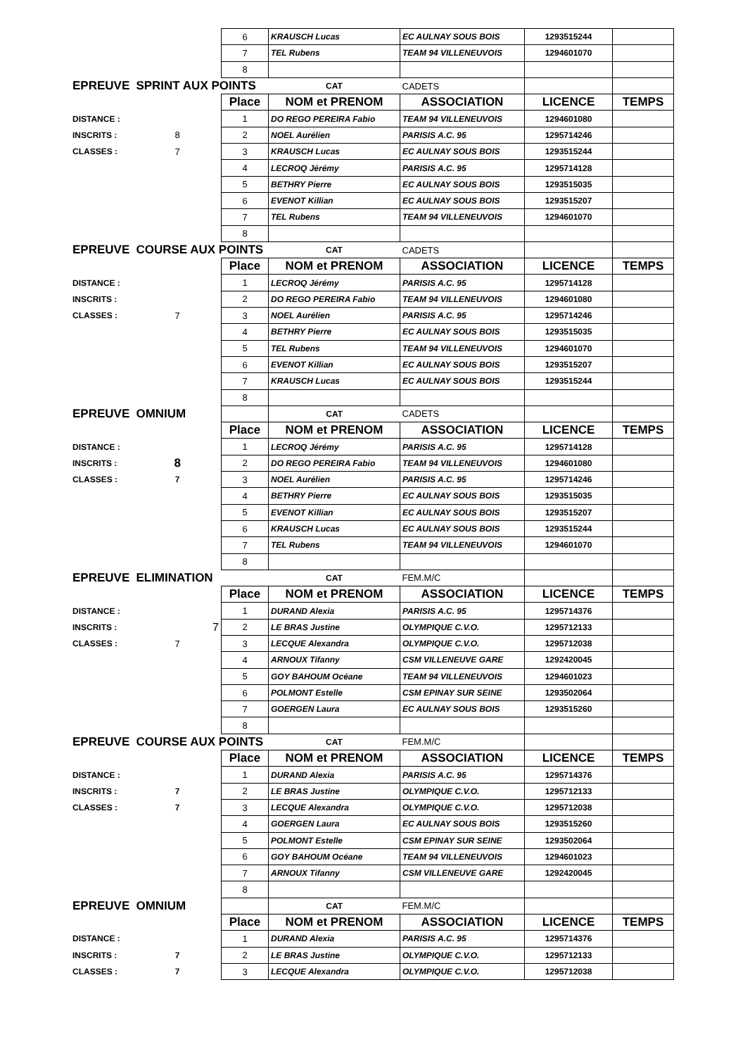| | | 6 | KRAUSCH Lucas | EC AULNAY SOUS BOIS | 1293515244 | |
| | | 7 | TEL Rubens | TEAM 94 VILLENEUVOIS | 1294601070 | |
| | | 8 | | | | |
| EPREUVE | SPRINT AUX POINTS | | CAT | CADETS | | |
| | | Place | NOM et PRENOM | ASSOCIATION | LICENCE | TEMPS |
| DISTANCE : | | 1 | DO REGO PEREIRA Fabio | TEAM 94 VILLENEUVOIS | 1294601080 | |
| INSCRITS : | 8 | 2 | NOEL Aurélien | PARISIS A.C. 95 | 1295714246 | |
| CLASSES : | 7 | 3 | KRAUSCH Lucas | EC AULNAY SOUS BOIS | 1293515244 | |
| | | 4 | LECROQ Jérémy | PARISIS A.C. 95 | 1295714128 | |
| | | 5 | BETHRY Pierre | EC AULNAY SOUS BOIS | 1293515035 | |
| | | 6 | EVENOT Killian | EC AULNAY SOUS BOIS | 1293515207 | |
| | | 7 | TEL Rubens | TEAM 94 VILLENEUVOIS | 1294601070 | |
| | | 8 | | | | |
| EPREUVE | COURSE AUX POINTS | | CAT | CADETS | | |
| | | Place | NOM et PRENOM | ASSOCIATION | LICENCE | TEMPS |
| DISTANCE : | | 1 | LECROQ Jérémy | PARISIS A.C. 95 | 1295714128 | |
| INSCRITS : | | 2 | DO REGO PEREIRA Fabio | TEAM 94 VILLENEUVOIS | 1294601080 | |
| CLASSES : | 7 | 3 | NOEL Aurélien | PARISIS A.C. 95 | 1295714246 | |
| | | 4 | BETHRY Pierre | EC AULNAY SOUS BOIS | 1293515035 | |
| | | 5 | TEL Rubens | TEAM 94 VILLENEUVOIS | 1294601070 | |
| | | 6 | EVENOT Killian | EC AULNAY SOUS BOIS | 1293515207 | |
| | | 7 | KRAUSCH Lucas | EC AULNAY SOUS BOIS | 1293515244 | |
| | | 8 | | | | |
| EPREUVE | OMNIUM | | CAT | CADETS | | |
| | | Place | NOM et PRENOM | ASSOCIATION | LICENCE | TEMPS |
| DISTANCE : | | 1 | LECROQ Jérémy | PARISIS A.C. 95 | 1295714128 | |
| INSCRITS : | 8 | 2 | DO REGO PEREIRA Fabio | TEAM 94 VILLENEUVOIS | 1294601080 | |
| CLASSES : | 7 | 3 | NOEL Aurélien | PARISIS A.C. 95 | 1295714246 | |
| | | 4 | BETHRY Pierre | EC AULNAY SOUS BOIS | 1293515035 | |
| | | 5 | EVENOT Killian | EC AULNAY SOUS BOIS | 1293515207 | |
| | | 6 | KRAUSCH Lucas | EC AULNAY SOUS BOIS | 1293515244 | |
| | | 7 | TEL Rubens | TEAM 94 VILLENEUVOIS | 1294601070 | |
| | | 8 | | | | |
| EPREUVE | ELIMINATION | | CAT | FEM.M/C | | |
| | | Place | NOM et PRENOM | ASSOCIATION | LICENCE | TEMPS |
| DISTANCE : | | 1 | DURAND Alexia | PARISIS A.C. 95 | 1295714376 | |
| INSCRITS : | 7 | 2 | LE BRAS Justine | OLYMPIQUE C.V.O. | 1295712133 | |
| CLASSES : | 7 | 3 | LECQUE Alexandra | OLYMPIQUE C.V.O. | 1295712038 | |
| | | 4 | ARNOUX Tifanny | CSM VILLENEUVE GARE | 1292420045 | |
| | | 5 | GOY BAHOUM Océane | TEAM 94 VILLENEUVOIS | 1294601023 | |
| | | 6 | POLMONT Estelle | CSM EPINAY SUR SEINE | 1293502064 | |
| | | 7 | GOERGEN Laura | EC AULNAY SOUS BOIS | 1293515260 | |
| | | 8 | | | | |
| EPREUVE | COURSE AUX POINTS | | CAT | FEM.M/C | | |
| | | Place | NOM et PRENOM | ASSOCIATION | LICENCE | TEMPS |
| DISTANCE : | | 1 | DURAND Alexia | PARISIS A.C. 95 | 1295714376 | |
| INSCRITS : | 7 | 2 | LE BRAS Justine | OLYMPIQUE C.V.O. | 1295712133 | |
| CLASSES : | 7 | 3 | LECQUE Alexandra | OLYMPIQUE C.V.O. | 1295712038 | |
| | | 4 | GOERGEN Laura | EC AULNAY SOUS BOIS | 1293515260 | |
| | | 5 | POLMONT Estelle | CSM EPINAY SUR SEINE | 1293502064 | |
| | | 6 | GOY BAHOUM Océane | TEAM 94 VILLENEUVOIS | 1294601023 | |
| | | 7 | ARNOUX Tifanny | CSM VILLENEUVE GARE | 1292420045 | |
| | | 8 | | | | |
| EPREUVE | OMNIUM | | CAT | FEM.M/C | | |
| | | Place | NOM et PRENOM | ASSOCIATION | LICENCE | TEMPS |
| DISTANCE : | | 1 | DURAND Alexia | PARISIS A.C. 95 | 1295714376 | |
| INSCRITS : | 7 | 2 | LE BRAS Justine | OLYMPIQUE C.V.O. | 1295712133 | |
| CLASSES : | 7 | 3 | LECQUE Alexandra | OLYMPIQUE C.V.O. | 1295712038 | |